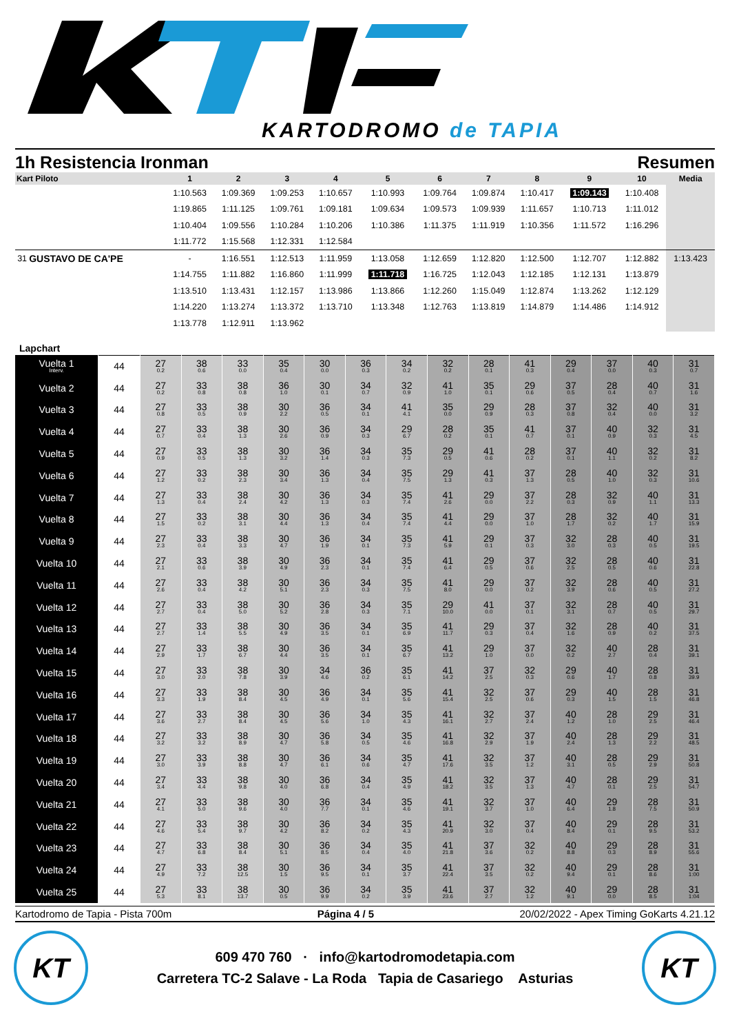KARTODROMO de TAPIA
1h Resistencia Ironman Resumen
| Kart Piloto | | 1 | 2 | 3 | 4 | 5 | 6 | 7 | 8 | 9 | 10 | Media |
| --- | --- | --- | --- | --- | --- | --- | --- | --- | --- | --- | --- | --- |
| | | 1:10.563 | 1:09.369 | 1:09.253 | 1:10.657 | 1:10.993 | 1:09.764 | 1:09.874 | 1:10.417 | 1:09.143 | 1:10.408 | |
| | | 1:19.865 | 1:11.125 | 1:09.761 | 1:09.181 | 1:09.634 | 1:09.573 | 1:09.939 | 1:11.657 | 1:10.713 | 1:11.012 | |
| | | 1:10.404 | 1:09.556 | 1:10.284 | 1:10.206 | 1:10.386 | 1:11.375 | 1:11.919 | 1:10.356 | 1:11.572 | 1:16.296 | |
| | | 1:11.772 | 1:15.568 | 1:12.331 | 1:12.584 | | | | | | | |
| 31 | GUSTAVO DE CA'PE | - | 1:16.551 | 1:12.513 | 1:11.959 | 1:13.058 | 1:12.659 | 1:12.820 | 1:12.500 | 1:12.707 | 1:12.882 | 1:13.423 |
| | | 1:14.755 | 1:11.882 | 1:16.860 | 1:11.999 | 1:11.718 | 1:16.725 | 1:12.043 | 1:12.185 | 1:12.131 | 1:13.879 | |
| | | 1:13.510 | 1:13.431 | 1:12.157 | 1:13.986 | 1:13.866 | 1:12.260 | 1:15.049 | 1:12.874 | 1:13.262 | 1:12.129 | |
| | | 1:14.220 | 1:13.274 | 1:13.372 | 1:13.710 | 1:13.348 | 1:12.763 | 1:13.819 | 1:14.879 | 1:14.486 | 1:14.912 | |
| | | 1:13.778 | 1:12.911 | 1:13.962 | | | | | | | | |
Lapchart
| Vuelta 1 Interv. | 44 | 27 0.2 | 38 0.6 | 33 0.0 | 35 0.4 | 30 0.0 | 36 0.3 | 34 0.2 | 32 0.2 | 28 0.1 | 41 0.3 | 29 0.4 | 37 0.0 | 40 0.3 | 31 0.7 |
| Vuelta 2 | 44 | 27 0.2 | 33 0.8 | 38 0.8 | 36 1.0 | 30 0.1 | 34 0.7 | 32 0.9 | 41 1.0 | 35 0.1 | 29 0.6 | 37 0.5 | 28 0.4 | 40 0.7 | 31 1.6 |
| Vuelta 3 | 44 | 27 0.8 | 33 0.5 | 38 0.9 | 30 2.2 | 36 0.5 | 34 0.1 | 41 4.1 | 35 0.0 | 29 0.9 | 28 0.3 | 37 0.8 | 32 0.4 | 40 0.0 | 31 3.2 |
| Vuelta 4 | 44 | 27 0.7 | 33 0.4 | 38 1.3 | 30 2.6 | 36 0.9 | 34 0.3 | 29 6.7 | 28 0.2 | 35 0.1 | 41 0.7 | 37 0.1 | 40 0.9 | 32 0.3 | 31 4.5 |
| Vuelta 5 | 44 | 27 0.9 | 33 0.5 | 38 1.3 | 30 3.2 | 36 1.4 | 34 0.3 | 35 7.3 | 29 0.5 | 41 0.6 | 28 0.2 | 37 0.1 | 40 1.1 | 32 0.2 | 31 8.2 |
| Vuelta 6 | 44 | 27 1.2 | 33 0.2 | 38 2.3 | 30 3.4 | 36 1.3 | 34 0.4 | 35 7.5 | 29 1.3 | 41 0.3 | 37 1.3 | 28 0.5 | 40 1.0 | 32 0.3 | 31 10.6 |
| Vuelta 7 | 44 | 27 1.3 | 33 0.4 | 38 2.4 | 30 4.2 | 36 1.3 | 34 0.3 | 35 7.4 | 41 2.6 | 29 0.0 | 37 2.2 | 28 0.3 | 32 0.9 | 40 1.1 | 31 13.3 |
| Vuelta 8 | 44 | 27 1.5 | 33 0.2 | 38 3.1 | 30 4.4 | 36 1.3 | 34 0.4 | 35 7.4 | 41 4.4 | 29 0.0 | 37 1.0 | 28 1.7 | 32 0.2 | 40 1.7 | 31 15.9 |
| Vuelta 9 | 44 | 27 2.3 | 33 0.4 | 38 3.3 | 30 4.7 | 36 1.9 | 34 0.1 | 35 7.3 | 41 5.9 | 29 0.1 | 37 0.3 | 32 3.0 | 28 0.3 | 40 0.5 | 31 19.5 |
| Vuelta 10 | 44 | 27 2.1 | 33 0.6 | 38 3.9 | 30 4.9 | 36 2.3 | 34 0.1 | 35 7.4 | 41 6.4 | 29 0.5 | 37 0.6 | 32 2.5 | 28 0.5 | 40 0.6 | 31 22.8 |
| Vuelta 11 | 44 | 27 2.6 | 33 0.4 | 38 4.2 | 30 5.1 | 36 2.3 | 34 0.3 | 35 7.5 | 41 8.0 | 29 0.0 | 37 0.2 | 32 3.9 | 28 0.6 | 40 0.5 | 31 27.2 |
| Vuelta 12 | 44 | 27 2.7 | 33 0.4 | 38 5.0 | 30 5.2 | 36 2.8 | 34 0.3 | 35 7.1 | 29 10.0 | 41 0.0 | 37 0.1 | 32 3.1 | 28 0.7 | 40 0.5 | 31 29.7 |
| Vuelta 13 | 44 | 27 2.7 | 33 1.4 | 38 5.5 | 30 4.9 | 36 3.5 | 34 0.1 | 35 6.9 | 41 11.7 | 29 0.3 | 37 0.4 | 32 1.6 | 28 0.9 | 40 0.2 | 31 37.5 |
| Vuelta 14 | 44 | 27 2.9 | 33 1.7 | 38 6.7 | 30 4.4 | 36 3.5 | 34 0.1 | 35 6.7 | 41 13.2 | 29 1.0 | 37 0.0 | 32 0.2 | 40 2.7 | 28 0.4 | 31 39.1 |
| Vuelta 15 | 44 | 27 3.0 | 33 2.0 | 38 7.8 | 30 3.9 | 34 4.6 | 36 0.2 | 35 6.1 | 41 14.2 | 37 2.5 | 32 0.3 | 29 0.6 | 40 1.7 | 28 0.8 | 31 39.9 |
| Vuelta 16 | 44 | 27 3.3 | 33 1.9 | 38 8.4 | 30 4.5 | 36 4.9 | 34 0.1 | 35 5.6 | 41 15.4 | 32 2.5 | 37 0.6 | 29 0.3 | 40 1.5 | 28 1.5 | 31 46.8 |
| Vuelta 17 | 44 | 27 3.6 | 33 2.7 | 38 8.4 | 30 4.5 | 36 5.6 | 34 1.0 | 35 4.3 | 41 16.1 | 32 2.7 | 37 2.4 | 40 1.2 | 28 1.0 | 29 2.5 | 31 46.4 |
| Vuelta 18 | 44 | 27 3.2 | 33 3.2 | 38 8.9 | 30 4.7 | 36 5.8 | 34 0.5 | 35 4.6 | 41 16.8 | 32 2.9 | 37 1.9 | 40 2.4 | 28 1.3 | 29 2.2 | 31 48.5 |
| Vuelta 19 | 44 | 27 3.0 | 33 3.9 | 38 8.8 | 30 4.7 | 36 6.1 | 34 0.6 | 35 4.7 | 41 17.6 | 32 3.5 | 37 1.2 | 40 3.1 | 28 0.5 | 29 2.9 | 31 50.8 |
| Vuelta 20 | 44 | 27 3.4 | 33 4.4 | 38 9.8 | 30 4.0 | 36 6.8 | 34 0.4 | 35 4.9 | 41 18.2 | 32 3.5 | 37 1.3 | 40 4.7 | 28 0.1 | 29 2.5 | 31 54.7 |
| Vuelta 21 | 44 | 27 4.1 | 33 5.0 | 38 9.6 | 30 4.0 | 36 7.7 | 34 0.1 | 35 4.6 | 41 19.1 | 32 3.7 | 37 1.0 | 40 6.4 | 29 1.8 | 28 7.5 | 31 50.9 |
| Vuelta 22 | 44 | 27 4.6 | 33 5.4 | 38 9.7 | 30 4.2 | 36 8.2 | 34 0.2 | 35 4.3 | 41 20.9 | 32 3.0 | 37 0.4 | 40 8.4 | 29 0.1 | 28 9.5 | 31 53.2 |
| Vuelta 23 | 44 | 27 4.7 | 33 6.8 | 38 8.4 | 30 5.1 | 36 8.5 | 34 0.4 | 35 4.0 | 41 21.8 | 37 3.6 | 32 0.2 | 40 8.8 | 29 0.3 | 28 8.9 | 31 55.6 |
| Vuelta 24 | 44 | 27 4.9 | 33 7.2 | 38 12.5 | 30 1.5 | 36 9.5 | 34 0.1 | 35 3.7 | 41 22.4 | 37 3.5 | 32 0.2 | 40 9.4 | 29 0.1 | 28 8.6 | 31 1:00 |
| Vuelta 25 | 44 | 27 5.3 | 33 8.1 | 38 13.7 | 30 0.5 | 36 9.9 | 34 0.2 | 35 3.9 | 41 23.6 | 37 2.7 | 32 1.2 | 40 9.1 | 29 0.0 | 28 8.5 | 31 1:04 |
Kartodromo de Tapia - Pista 700m Página 4 / 5 20/02/2022 - Apex Timing GoKarts 4.21.12
KT
609 470 760 · info@kartodromodetapia.com
Carretera TC-2 Salave - La Roda Tapia de Casariego Asturias
KT